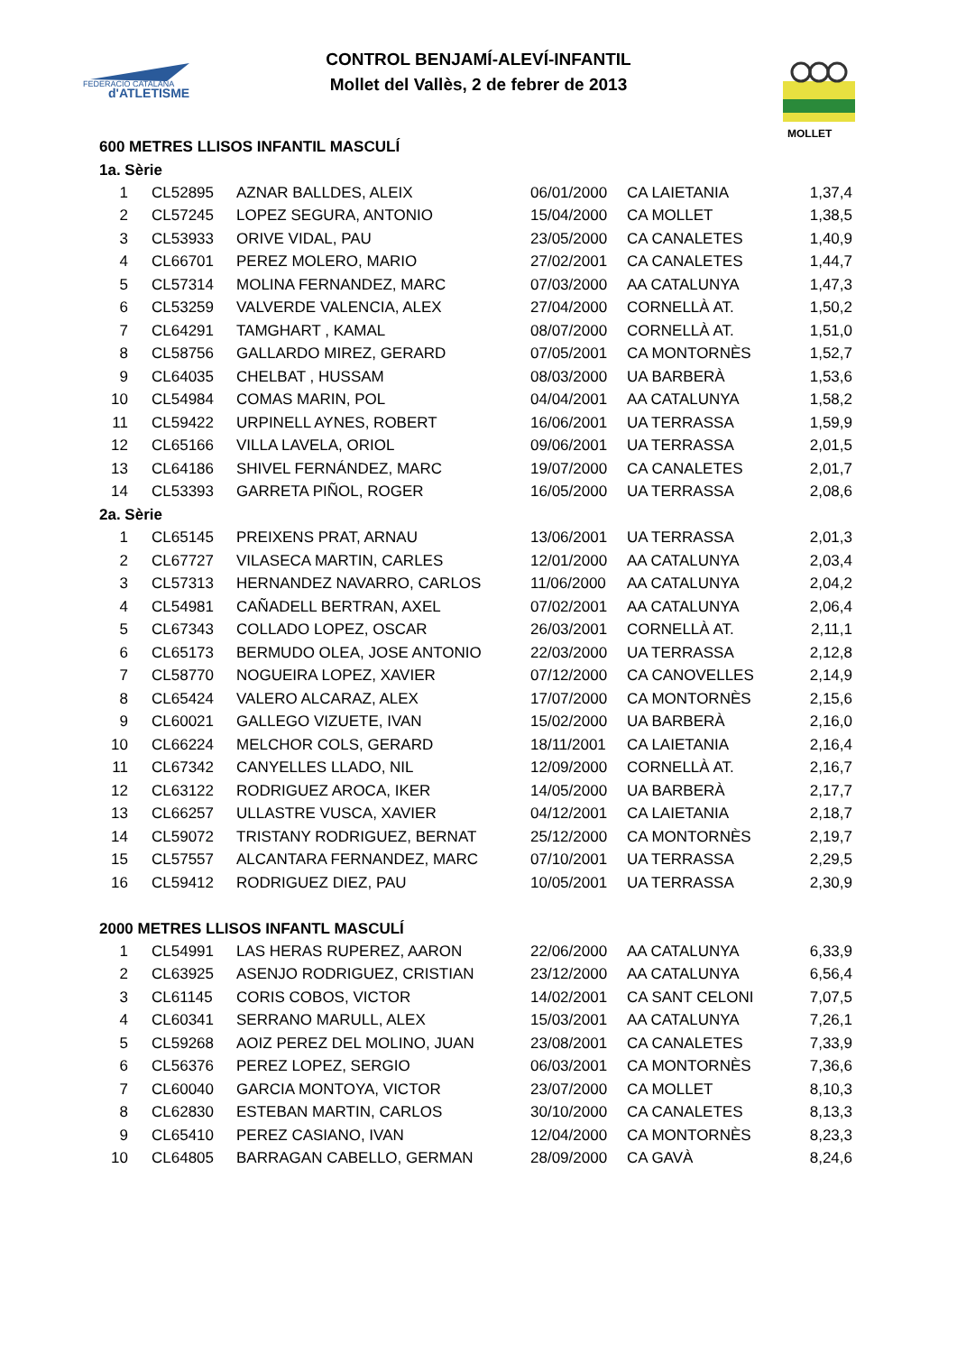FEDERACIÓ CATALANA
d'ATLETISME
CONTROL BENJAMÍ-ALEVÍ-INFANTIL
Mollet del Vallès, 2 de febrer de 2013
MOLLET
600 METRES LLISOS INFANTIL MASCULÍ
1a. Sèrie
| 1 | CL52895 | AZNAR BALLDES, ALEIX | 06/01/2000 | CA LAIETANIA | 1,37,4 |
| 2 | CL57245 | LOPEZ SEGURA, ANTONIO | 15/04/2000 | CA MOLLET | 1,38,5 |
| 3 | CL53933 | ORIVE VIDAL, PAU | 23/05/2000 | CA CANALETES | 1,40,9 |
| 4 | CL66701 | PEREZ MOLERO, MARIO | 27/02/2001 | CA CANALETES | 1,44,7 |
| 5 | CL57314 | MOLINA FERNANDEZ, MARC | 07/03/2000 | AA CATALUNYA | 1,47,3 |
| 6 | CL53259 | VALVERDE VALENCIA, ALEX | 27/04/2000 | CORNELLÀ AT. | 1,50,2 |
| 7 | CL64291 | TAMGHART , KAMAL | 08/07/2000 | CORNELLÀ AT. | 1,51,0 |
| 8 | CL58756 | GALLARDO MIREZ, GERARD | 07/05/2001 | CA MONTORNÈS | 1,52,7 |
| 9 | CL64035 | CHELBAT , HUSSAM | 08/03/2000 | UA BARBERÀ | 1,53,6 |
| 10 | CL54984 | COMAS MARIN, POL | 04/04/2001 | AA CATALUNYA | 1,58,2 |
| 11 | CL59422 | URPINELL AYNES, ROBERT | 16/06/2001 | UA TERRASSA | 1,59,9 |
| 12 | CL65166 | VILLA LAVELA, ORIOL | 09/06/2001 | UA TERRASSA | 2,01,5 |
| 13 | CL64186 | SHIVEL FERNÁNDEZ, MARC | 19/07/2000 | CA CANALETES | 2,01,7 |
| 14 | CL53393 | GARRETA PIÑOL, ROGER | 16/05/2000 | UA TERRASSA | 2,08,6 |
2a. Sèrie
| 1 | CL65145 | PREIXENS PRAT, ARNAU | 13/06/2001 | UA TERRASSA | 2,01,3 |
| 2 | CL67727 | VILASECA MARTIN, CARLES | 12/01/2000 | AA CATALUNYA | 2,03,4 |
| 3 | CL57313 | HERNANDEZ NAVARRO, CARLOS | 11/06/2000 | AA CATALUNYA | 2,04,2 |
| 4 | CL54981 | CAÑADELL BERTRAN, AXEL | 07/02/2001 | AA CATALUNYA | 2,06,4 |
| 5 | CL67343 | COLLADO LOPEZ, OSCAR | 26/03/2001 | CORNELLÀ AT. | 2,11,1 |
| 6 | CL65173 | BERMUDO OLEA, JOSE ANTONIO | 22/03/2000 | UA TERRASSA | 2,12,8 |
| 7 | CL58770 | NOGUEIRA LOPEZ, XAVIER | 07/12/2000 | CA CANOVELLES | 2,14,9 |
| 8 | CL65424 | VALERO ALCARAZ, ALEX | 17/07/2000 | CA MONTORNÈS | 2,15,6 |
| 9 | CL60021 | GALLEGO VIZUETE, IVAN | 15/02/2000 | UA BARBERÀ | 2,16,0 |
| 10 | CL66224 | MELCHOR COLS, GERARD | 18/11/2001 | CA LAIETANIA | 2,16,4 |
| 11 | CL67342 | CANYELLES LLADO, NIL | 12/09/2000 | CORNELLÀ AT. | 2,16,7 |
| 12 | CL63122 | RODRIGUEZ AROCA, IKER | 14/05/2000 | UA BARBERÀ | 2,17,7 |
| 13 | CL66257 | ULLASTRE VUSCA, XAVIER | 04/12/2001 | CA LAIETANIA | 2,18,7 |
| 14 | CL59072 | TRISTANY RODRIGUEZ, BERNAT | 25/12/2000 | CA MONTORNÈS | 2,19,7 |
| 15 | CL57557 | ALCANTARA FERNANDEZ, MARC | 07/10/2001 | UA TERRASSA | 2,29,5 |
| 16 | CL59412 | RODRIGUEZ DIEZ, PAU | 10/05/2001 | UA TERRASSA | 2,30,9 |
2000 METRES LLISOS INFANTL MASCULÍ
| 1 | CL54991 | LAS HERAS RUPEREZ, AARON | 22/06/2000 | AA CATALUNYA | 6,33,9 |
| 2 | CL63925 | ASENJO RODRIGUEZ, CRISTIAN | 23/12/2000 | AA CATALUNYA | 6,56,4 |
| 3 | CL61145 | CORIS COBOS, VICTOR | 14/02/2001 | CA SANT CELONI | 7,07,5 |
| 4 | CL60341 | SERRANO MARULL, ALEX | 15/03/2001 | AA CATALUNYA | 7,26,1 |
| 5 | CL59268 | AOIZ PEREZ DEL MOLINO, JUAN | 23/08/2001 | CA CANALETES | 7,33,9 |
| 6 | CL56376 | PEREZ LOPEZ, SERGIO | 06/03/2001 | CA MONTORNÈS | 7,36,6 |
| 7 | CL60040 | GARCIA MONTOYA, VICTOR | 23/07/2000 | CA MOLLET | 8,10,3 |
| 8 | CL62830 | ESTEBAN MARTIN, CARLOS | 30/10/2000 | CA CANALETES | 8,13,3 |
| 9 | CL65410 | PEREZ CASIANO, IVAN | 12/04/2000 | CA MONTORNÈS | 8,23,3 |
| 10 | CL64805 | BARRAGAN CABELLO, GERMAN | 28/09/2000 | CA GAVÀ | 8,24,6 |